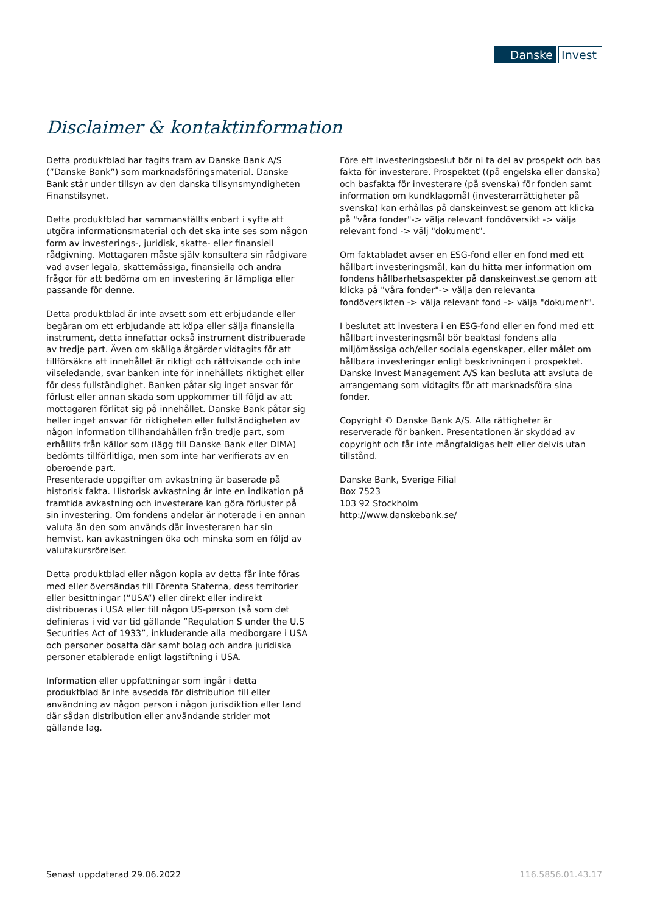Danske Invest
Disclaimer & kontaktinformation
Detta produktblad har tagits fram av Danske Bank A/S (”Danske Bank”) som marknadsföringsmaterial. Danske Bank står under tillsyn av den danska tillsynsmyndigheten Finanstilsynet.
Detta produktblad har sammanställts enbart i syfte att utgöra informationsmaterial och det ska inte ses som någon form av investerings-, juridisk, skatte- eller finansiell rådgivning. Mottagaren måste själv konsultera sin rådgivare vad avser legala, skattemässiga, finansiella och andra frågor för att bedöma om en investering är lämpliga eller passande för denne.
Detta produktblad är inte avsett som ett erbjudande eller begäran om ett erbjudande att köpa eller sälja finansiella instrument, detta innefattar också instrument distribuerade av tredje part. Även om skäliga åtgärder vidtagits för att tillförsäkra att innehållet är riktigt och rättvisande och inte vilseledande, svar banken inte för innehållets riktighet eller för dess fullständighet. Banken påtar sig inget ansvar för förlust eller annan skada som uppkommer till följd av att mottagaren förlitat sig på innehållet. Danske Bank påtar sig heller inget ansvar för riktigheten eller fullständigheten av någon information tillhandahållen från tredje part, som erhållits från källor som (lägg till Danske Bank eller DIMA) bedömts tillförlitliga, men som inte har verifierats av en oberoende part.
Presenterade uppgifter om avkastning är baserade på historisk fakta. Historisk avkastning är inte en indikation på framtida avkastning och investerare kan göra förluster på sin investering. Om fondens andelar är noterade i en annan valuta än den som används där investeraren har sin hemvist, kan avkastningen öka och minska som en följd av valutakursrörelser.
Detta produktblad eller någon kopia av detta får inte föras med eller översändas till Förenta Staterna, dess territorier eller besittningar (”USA”) eller direkt eller indirekt distribueras i USA eller till någon US-person (så som det definieras i vid var tid gällande ”Regulation S under the U.S Securities Act of 1933”, inkluderande alla medborgare i USA och personer bosatta där samt bolag och andra juridiska personer etablerade enligt lagstiftning i USA.
Information eller uppfattningar som ingår i detta produktblad är inte avsedda för distribution till eller användning av någon person i någon jurisdiktion eller land där sådan distribution eller användande strider mot gällande lag.
Före ett investeringsbeslut bör ni ta del av prospekt och bas fakta för investerare. Prospektet ((på engelska eller danska) och basfakta för investerare (på svenska) för fonden samt information om kundklagomål (investerarrättigheter på svenska) kan erhållas på danskeinvest.se genom att klicka på "våra fonder"-> välja relevant fondöversikt -> välja relevant fond -> välj "dokument".
Om faktabladet avser en ESG-fond eller en fond med ett hållbart investeringsmål, kan du hitta mer information om fondens hållbarhetsaspekter på danskeinvest.se genom att klicka på "våra fonder"-> välja den relevanta fondöversikten -> välja relevant fond -> välja "dokument".
I beslutet att investera i en ESG-fond eller en fond med ett hållbart investeringsmål bör beaktasl fondens alla miljömässiga och/eller sociala egenskaper, eller målet om hållbara investeringar enligt beskrivningen i prospektet. Danske Invest Management A/S kan besluta att avsluta de arrangemang som vidtagits för att marknadsföra sina fonder.
Copyright © Danske Bank A/S. Alla rättigheter är reserverade för banken. Presentationen är skyddad av copyright och får inte mångfaldigas helt eller delvis utan tillstånd.
Danske Bank, Sverige Filial
Box 7523
103 92 Stockholm
http://www.danskebank.se/
Senast uppdaterad 29.06.2022 116.5856.01.43.17